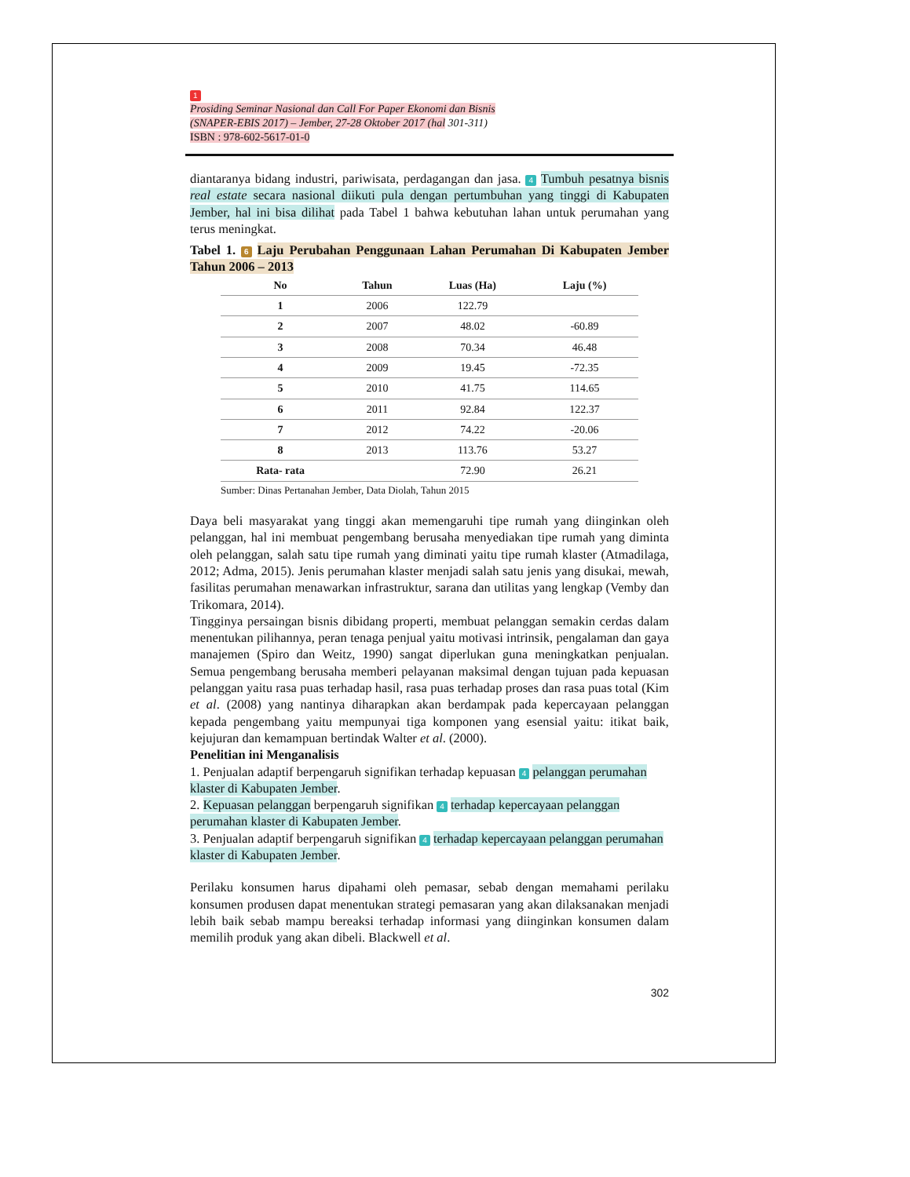1
Prosiding Seminar Nasional dan Call For Paper Ekonomi dan Bisnis
(SNAPER-EBIS 2017) – Jember, 27-28 Oktober 2017 (hal 301-311)
ISBN : 978-602-5617-01-0
diantaranya bidang industri, pariwisata, perdagangan dan jasa. 4 Tumbuh pesatnya bisnis real estate secara nasional diikuti pula dengan pertumbuhan yang tinggi di Kabupaten Jember, hal ini bisa dilihat pada Tabel 1 bahwa kebutuhan lahan untuk perumahan yang terus meningkat.
Tabel 1. 6 Laju Perubahan Penggunaan Lahan Perumahan Di Kabupaten Jember Tahun 2006 – 2013
| No | Tahun | Luas (Ha) | Laju (%) |
| --- | --- | --- | --- |
| 1 | 2006 | 122.79 | |
| 2 | 2007 | 48.02 | -60.89 |
| 3 | 2008 | 70.34 | 46.48 |
| 4 | 2009 | 19.45 | -72.35 |
| 5 | 2010 | 41.75 | 114.65 |
| 6 | 2011 | 92.84 | 122.37 |
| 7 | 2012 | 74.22 | -20.06 |
| 8 | 2013 | 113.76 | 53.27 |
| Rata- rata | | 72.90 | 26.21 |
Sumber: Dinas Pertanahan Jember, Data Diolah, Tahun 2015
Daya beli masyarakat yang tinggi akan memengaruhi tipe rumah yang diinginkan oleh pelanggan, hal ini membuat pengembang berusaha menyediakan tipe rumah yang diminta oleh pelanggan, salah satu tipe rumah yang diminati yaitu tipe rumah klaster (Atmadilaga, 2012; Adma, 2015). Jenis perumahan klaster menjadi salah satu jenis yang disukai, mewah, fasilitas perumahan menawarkan infrastruktur, sarana dan utilitas yang lengkap (Vemby dan Trikomara, 2014).
Tingginya persaingan bisnis dibidang properti, membuat pelanggan semakin cerdas dalam menentukan pilihannya, peran tenaga penjual yaitu motivasi intrinsik, pengalaman dan gaya manajemen (Spiro dan Weitz, 1990) sangat diperlukan guna meningkatkan penjualan. Semua pengembang berusaha memberi pelayanan maksimal dengan tujuan pada kepuasan pelanggan yaitu rasa puas terhadap hasil, rasa puas terhadap proses dan rasa puas total (Kim et al. (2008) yang nantinya diharapkan akan berdampak pada kepercayaan pelanggan kepada pengembang yaitu mempunyai tiga komponen yang esensial yaitu: itikat baik, kejujuran dan kemampuan bertindak Walter et al. (2000).
Penelitian ini Menganalisis
1. Penjualan adaptif berpengaruh signifikan terhadap kepuasan 4 pelanggan perumahan klaster di Kabupaten Jember.
2. Kepuasan pelanggan berpengaruh signifikan 4 terhadap kepercayaan pelanggan perumahan klaster di Kabupaten Jember.
3. Penjualan adaptif berpengaruh signifikan 4 terhadap kepercayaan pelanggan perumahan klaster di Kabupaten Jember.
Perilaku konsumen harus dipahami oleh pemasar, sebab dengan memahami perilaku konsumen produsen dapat menentukan strategi pemasaran yang akan dilaksanakan menjadi lebih baik sebab mampu bereaksi terhadap informasi yang diinginkan konsumen dalam memilih produk yang akan dibeli. Blackwell et al.
302